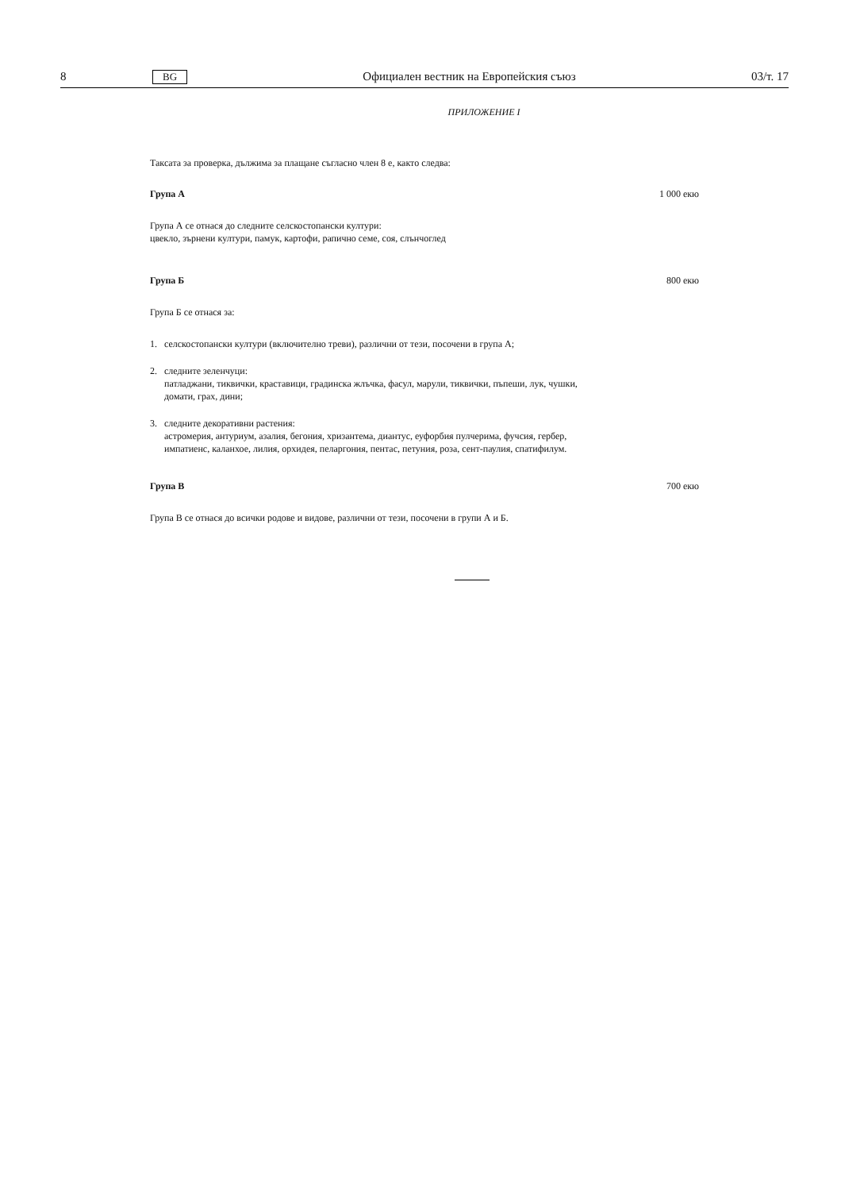8
BG
Официален вестник на Европейския съюз
03/т. 17
ПРИЛОЖЕНИЕ I
Таксата за проверка, дължима за плащане съгласно член 8 е, както следва:
Група А 1 000 екю
Група А се отнася до следните селскостопански култури:
цвекло, зърнени култури, памук, картофи, рапично семе, соя, слънчоглед
Група Б 800 екю
Група Б се отнася за:
1. селскостопански култури (включително треви), различни от тези, посочени в група А;
2. следните зеленчуци:
патладжани, тиквички, краставици, градинска жлъчка, фасул, марули, тиквички, пъпеши, лук, чушки, домати, грах, дини;
3. следните декоративни растения:
астромерия, антуриум, азалия, бегония, хризантема, диантус, еуфорбия пулчерима, фучсия, гербер, импатиенс, каланхое, лилия, орхидея, пеларгония, пентас, петуния, роза, сент-паулия, спатифилум.
Група В 700 екю
Група В се отнася до всички родове и видове, различни от тези, посочени в групи А и Б.